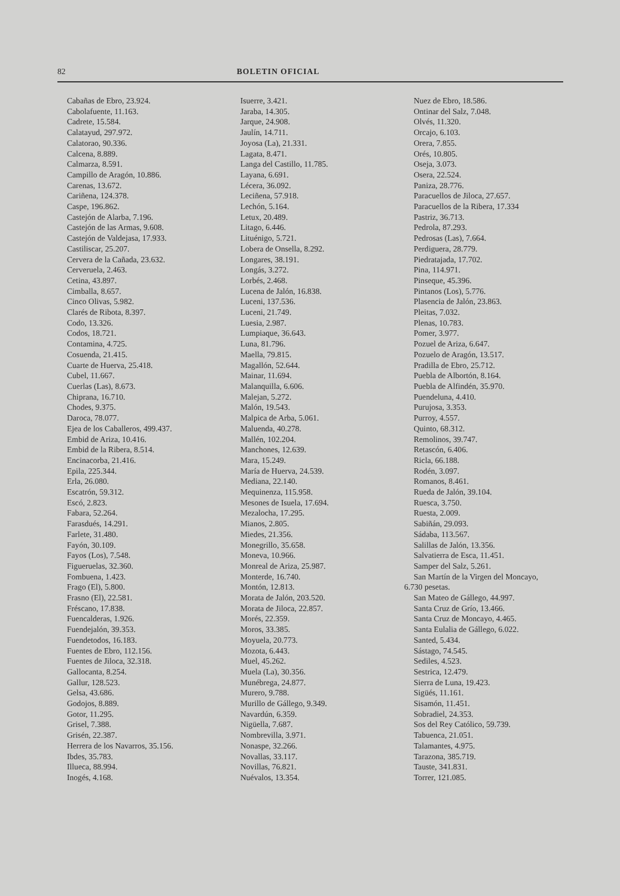82 BOLETIN OFICIAL
Cabañas de Ebro, 23.924.
Cabolafuente, 11.163.
Cadrete, 15.584.
Calatayud, 297.972.
Calatorao, 90.336.
Calcena, 8.889.
Calmarza, 8.591.
Campillo de Aragón, 10.886.
Carenas, 13.672.
Cariñena, 124.378.
Caspe, 196.862.
Castejón de Alarba, 7.196.
Castejón de las Armas, 9.608.
Castejón de Valdejasa, 17.933.
Castiliscar, 25.207.
Cervera de la Cañada, 23.632.
Cerveruela, 2.463.
Cetina, 43.897.
Cimballa, 8.657.
Cinco Olivas, 5.982.
Clarés de Ribota, 8.397.
Codo, 13.326.
Codos, 18.721.
Contamina, 4.725.
Cosuenda, 21.415.
Cuarte de Huerva, 25.418.
Cubel, 11.667.
Cuerlas (Las), 8.673.
Chiprana, 16.710.
Chodes, 9.375.
Daroca, 78.077.
Ejea de los Caballeros, 499.437.
Embid de Ariza, 10.416.
Embid de la Ribera, 8.514.
Encinacorba, 21.416.
Epila, 225.344.
Erla, 26.080.
Escatrón, 59.312.
Escó, 2.823.
Fabara, 52.264.
Farasdués, 14.291.
Farlete, 31.480.
Fayón, 30.109.
Fayos (Los), 7.548.
Figueruelas, 32.360.
Fombuena, 1.423.
Frago (El), 5.800.
Frasno (El), 22.581.
Fréscano, 17.838.
Fuencalderas, 1.926.
Fuendejalón, 39.353.
Fuendetodos, 16.183.
Fuentes de Ebro, 112.156.
Fuentes de Jiloca, 32.318.
Gallocanta, 8.254.
Gallur, 128.523.
Gelsa, 43.686.
Godojos, 8.889.
Gotor, 11.295.
Grisel, 7.388.
Grisén, 22.387.
Herrera de los Navarros, 35.156.
Ibdes, 35.783.
Illueca, 88.994.
Inogés, 4.168.
Isuerre, 3.421.
Jaraba, 14.305.
Jarque, 24.908.
Jaulín, 14.711.
Joyosa (La), 21.331.
Lagata, 8.471.
Langa del Castillo, 11.785.
Layana, 6.691.
Lécera, 36.092.
Leciñena, 57.918.
Lechón, 5.164.
Letux, 20.489.
Litago, 6.446.
Lituénigo, 5.721.
Lobera de Onsella, 8.292.
Longares, 38.191.
Longás, 3.272.
Lorbés, 2.468.
Lucena de Jalón, 16.838.
Luceni, 137.536.
Luceni, 21.749.
Luesia, 2.987.
Lumpiaque, 36.643.
Luna, 81.796.
Maella, 79.815.
Magallón, 52.644.
Mainar, 11.694.
Malanquilla, 6.606.
Malejan, 5.272.
Malón, 19.543.
Malpica de Arba, 5.061.
Maluenda, 40.278.
Mallén, 102.204.
Manchones, 12.639.
Mara, 15.249.
María de Huerva, 24.539.
Mediana, 22.140.
Mequinenza, 115.958.
Mesones de Isuela, 17.694.
Mezalocha, 17.295.
Mianos, 2.805.
Miedes, 21.356.
Monegrillo, 35.658.
Moneva, 10.966.
Monreal de Ariza, 25.987.
Monterde, 16.740.
Montón, 12.813.
Morata de Jalón, 203.520.
Morata de Jiloca, 22.857.
Morés, 22.359.
Moros, 33.385.
Moyuela, 20.773.
Mozota, 6.443.
Muel, 45.262.
Muela (La), 30.356.
Munébrega, 24.877.
Murero, 9.788.
Murillo de Gállego, 9.349.
Navardún, 6.359.
Nigüella, 7.687.
Nombrevilla, 3.971.
Nonaspe, 32.266.
Novallas, 33.117.
Novillas, 76.821.
Nuévalos, 13.354.
Nuez de Ebro, 18.586.
Ontinar del Salz, 7.048.
Olvés, 11.320.
Orcajo, 6.103.
Orera, 7.855.
Orés, 10.805.
Oseja, 3.073.
Osera, 22.524.
Paniza, 28.776.
Paracuellos de Jiloca, 27.657.
Paracuellos de la Ribera, 17.334
Pastriz, 36.713.
Pedrola, 87.293.
Pedrosas (Las), 7.664.
Perdiguera, 28.779.
Piedratajada, 17.702.
Pina, 114.971.
Pinseque, 45.396.
Pintanos (Los), 5.776.
Plasencia de Jalón, 23.863.
Pleitas, 7.032.
Plenas, 10.783.
Pomer, 3.977.
Pozuel de Ariza, 6.647.
Pozuelo de Aragón, 13.517.
Pradilla de Ebro, 25.712.
Puebla de Albortón, 8.164.
Puebla de Alfindén, 35.970.
Puendeluna, 4.410.
Purujosa, 3.353.
Purroy, 4.557.
Quinto, 68.312.
Remolinos, 39.747.
Retascón, 6.406.
Ricla, 66.188.
Rodén, 3.097.
Romanos, 8.461.
Rueda de Jalón, 39.104.
Ruesca, 3.750.
Ruesta, 2.009.
Sabiñán, 29.093.
Sádaba, 113.567.
Salillas de Jalón, 13.356.
Salvatierra de Esca, 11.451.
Samper del Salz, 5.261.
San Martín de la Virgen del Moncayo,
6.730 pesetas.
San Mateo de Gállego, 44.997.
Santa Cruz de Grío, 13.466.
Santa Cruz de Moncayo, 4.465.
Santa Eulalia de Gállego, 6.022.
Santed, 5.434.
Sástago, 74.545.
Sediles, 4.523.
Sestrica, 12.479.
Sierra de Luna, 19.423.
Sigüés, 11.161.
Sisamón, 11.451.
Sobradiel, 24.353.
Sos del Rey Católico, 59.739.
Tabuenca, 21.051.
Talamantes, 4.975.
Tarazona, 385.719.
Tauste, 341.831.
Torrer, 121.085.